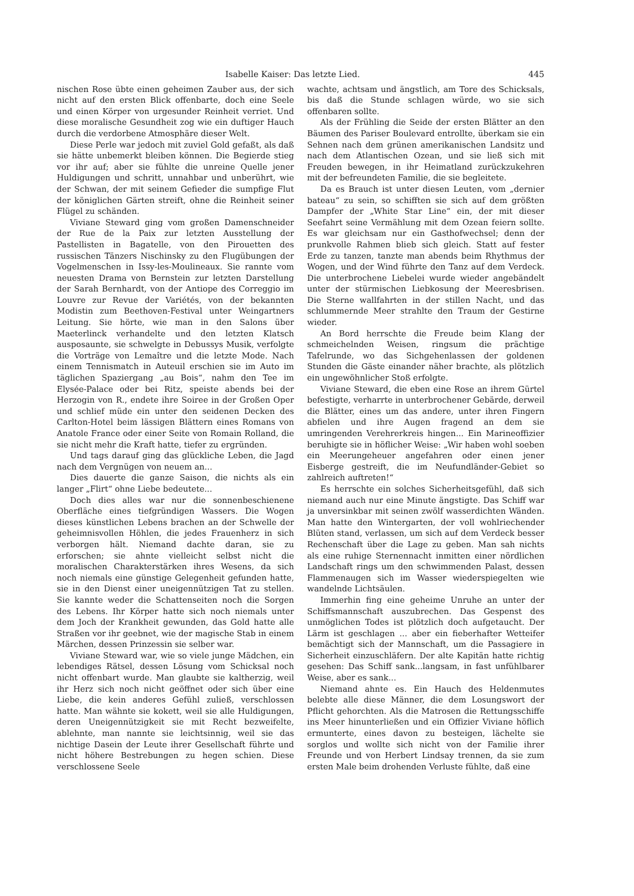Isabelle Kaiser: Das letzte Lied. 445
nischen Rose übte einen geheimen Zauber aus, der sich nicht auf den ersten Blick offenbarte, doch eine Seele und einen Körper von urgesunder Reinheit verriet. Und diese moralische Gesundheit zog wie ein duftiger Hauch durch die verdorbene Atmosphäre dieser Welt.
Diese Perle war jedoch mit zuviel Gold gefaßt, als daß sie hätte unbemerkt bleiben können. Die Begierde stieg vor ihr auf; aber sie fühlte die unreine Quelle jener Huldigungen und schritt, unnahbar und unberührt, wie der Schwan, der mit seinem Gefieder die sumpfige Flut der königlichen Gärten streift, ohne die Reinheit seiner Flügel zu schänden.
Viviane Steward ging vom großen Damenschneider der Rue de la Paix zur letzten Ausstellung der Pastellisten in Bagatelle, von den Pirouetten des russischen Tänzers Nischinsky zu den Flugübungen der Vogelmenschen in Issy-les-Moulineaux. Sie rannte vom neuesten Drama von Bernstein zur letzten Darstellung der Sarah Bernhardt, von der Antiope des Correggio im Louvre zur Revue der Variétés, von der bekannten Modistin zum Beethoven-Festival unter Weingartners Leitung. Sie hörte, wie man in den Salons über Maeterlinck verhandelte und den letzten Klatsch ausposaunte, sie schwelgte in Debussys Musik, verfolgte die Vorträge von Lemaître und die letzte Mode. Nach einem Tennismatch in Auteuil erschien sie im Auto im täglichen Spaziergang „au Bois“, nahm den Tee im Elysée-Palace oder bei Ritz, speiste abends bei der Herzogin von R., endete ihre Soiree in der Großen Oper und schlief müde ein unter den seidenen Decken des Carlton-Hotel beim lässigen Blättern eines Romans von Anatole France oder einer Seite von Romain Rolland, die sie nicht mehr die Kraft hatte, tiefer zu ergründen.
Und tags darauf ging das glückliche Leben, die Jagd nach dem Vergnügen von neuem an...
Dies dauerte die ganze Saison, die nichts als ein langer „Flirt“ ohne Liebe bedeutete...
Doch dies alles war nur die sonnenbeschienene Oberfläche eines tiefgründigen Wassers. Die Wogen dieses künstlichen Lebens brachen an der Schwelle der geheimnisvollen Höhlen, die jedes Frauenherz in sich verborgen hält. Niemand dachte daran, sie zu erforschen; sie ahnte vielleicht selbst nicht die moralischen Charakterstärken ihres Wesens, da sich noch niemals eine günstige Gelegenheit gefunden hatte, sie in den Dienst einer uneigennützigen Tat zu stellen. Sie kannte weder die Schattenseiten noch die Sorgen des Lebens. Ihr Körper hatte sich noch niemals unter dem Joch der Krankheit gewunden, das Gold hatte alle Straßen vor ihr geebnet, wie der magische Stab in einem Märchen, dessen Prinzessin sie selber war.
Viviane Steward war, wie so viele junge Mädchen, ein lebendiges Rätsel, dessen Lösung vom Schicksal noch nicht offenbart wurde. Man glaubte sie kaltherzig, weil ihr Herz sich noch nicht geöffnet oder sich über eine Liebe, die kein anderes Gefühl zuließ, verschlossen hatte. Man wähnte sie kokett, weil sie alle Huldigungen, deren Uneigennützigkeit sie mit Recht bezweifelte, ablehnte, man nannte sie leichtsinnig, weil sie das nichtige Dasein der Leute ihrer Gesellschaft führte und nicht höhere Bestrebungen zu hegen schien. Diese verschlossene Seele
wachte, achtsam und ängstlich, am Tore des Schicksals, bis daß die Stunde schlagen würde, wo sie sich offenbaren sollte.
Als der Frühling die Seide der ersten Blätter an den Bäumen des Pariser Boulevard entrollte, überkam sie ein Sehnen nach dem grünen amerikanischen Landsitz und nach dem Atlantischen Ozean, und sie ließ sich mit Freuden bewegen, in ihr Heimatland zurückzukehren mit der befreundeten Familie, die sie begleitete.
Da es Brauch ist unter diesen Leuten, vom „dernier bateau“ zu sein, so schifften sie sich auf dem größten Dampfer der „White Star Line“ ein, der mit dieser Seefahrt seine Vermählung mit dem Ozean feiern sollte. Es war gleichsam nur ein Gasthofwechsel; denn der prunkvolle Rahmen blieb sich gleich. Statt auf fester Erde zu tanzen, tanzte man abends beim Rhythmus der Wogen, und der Wind führte den Tanz auf dem Verdeck. Die unterbrochene Liebelei wurde wieder angebändelt unter der stürmischen Liebkosung der Meeresbrisen. Die Sterne wallfahrten in der stillen Nacht, und das schlummernde Meer strahlte den Traum der Gestirne wieder.
An Bord herrschte die Freude beim Klang der schmeichelnden Weisen, ringsum die prächtige Tafelrunde, wo das Sichgehenlassen der goldenen Stunden die Gäste einander näher brachte, als plötzlich ein ungewöhnlicher Stoß erfolgte.
Viviane Steward, die eben eine Rose an ihrem Gürtel befestigte, verharrte in unterbrochener Gebärde, derweil die Blätter, eines um das andere, unter ihren Fingern abfielen und ihre Augen fragend an dem sie umringenden Verehrerkreis hingen... Ein Marineoffizier beruhigte sie in höflicher Weise: „Wir haben wohl soeben ein Meerungeheuer angefahren oder einen jener Eisberge gestreift, die im Neufundländer-Gebiet so zahlreich auftreten!“
Es herrschte ein solches Sicherheitsgefühl, daß sich niemand auch nur eine Minute ängstigte. Das Schiff war ja unversinkbar mit seinen zwölf wasserdichten Wänden. Man hatte den Wintergarten, der voll wohlriechender Blüten stand, verlassen, um sich auf dem Verdeck besser Rechenschaft über die Lage zu geben. Man sah nichts als eine ruhige Sternennacht inmitten einer nördlichen Landschaft rings um den schwimmenden Palast, dessen Flammenaugen sich im Wasser wiederspiegelten wie wandelnde Lichtsäulen.
Immerhin fing eine geheime Unruhe an unter der Schiffsmannschaft auszubrechen. Das Gespenst des unmöglichen Todes ist plötzlich doch aufgetaucht. Der Lärm ist geschlagen ... aber ein fieberhafter Wetteifer bemächtigt sich der Mannschaft, um die Passagiere in Sicherheit einzuschläfern. Der alte Kapitän hatte richtig gesehen: Das Schiff sank...langsam, in fast unfühlbarer Weise, aber es sank...
Niemand ahnte es. Ein Hauch des Heldenmutes belebte alle diese Männer, die dem Losungswort der Pflicht gehorchten. Als die Matrosen die Rettungsschiffe ins Meer hinunterließen und ein Offizier Viviane höflich ermunterte, eines davon zu besteigen, lächelte sie sorglos und wollte sich nicht von der Familie ihrer Freunde und von Herbert Lindsay trennen, da sie zum ersten Male beim drohenden Verluste fühlte, daß eine